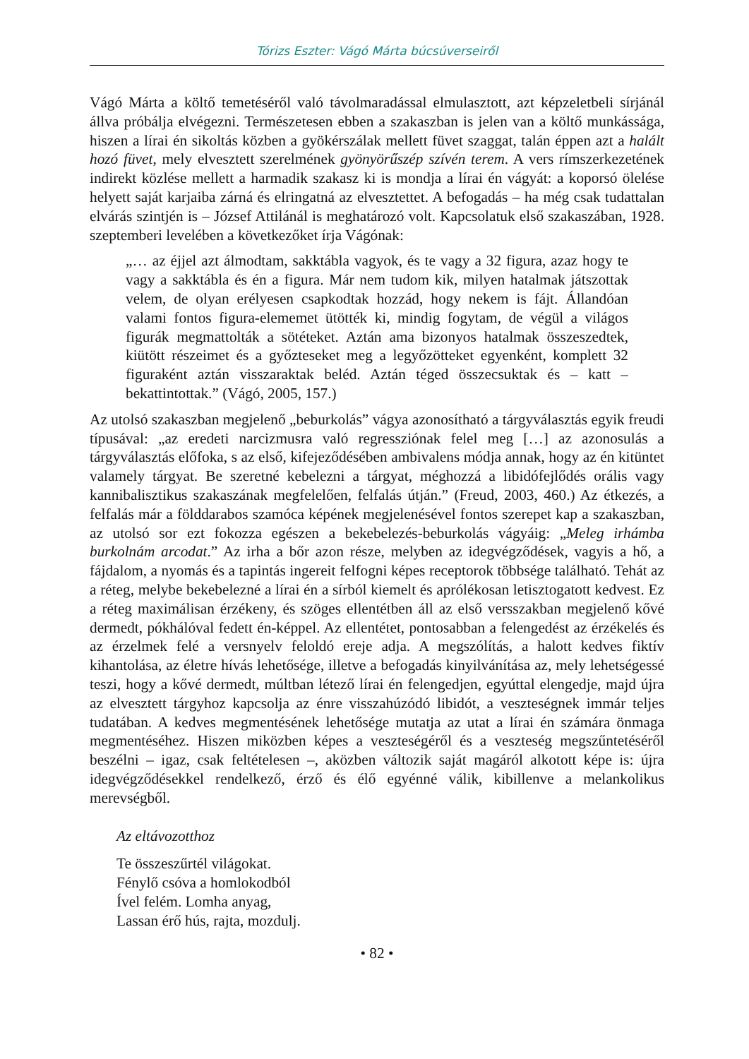Tórizs Eszter: Vágó Márta búcsúverseiről
Vágó Márta a költő temetéséről való távolmaradással elmulasztott, azt képzeletbeli sírjánál állva próbálja elvégezni. Természetesen ebben a szakaszban is jelen van a költő munkássága, hiszen a lírai én sikoltás közben a gyökérszálak mellett füvet szaggat, talán éppen azt a halált hozó füvet, mely elvesztett szerelmének gyönyörűszép szívén terem. A vers rímszerkezetének indirekt közlése mellett a harmadik szakasz ki is mondja a lírai én vágyát: a koporsó ölelése helyett saját karjaiba zárná és elringatná az elvesztettet. A befogadás – ha még csak tudattalan elvárás szintjén is – József Attilánál is meghatározó volt. Kapcsolatuk első szakaszában, 1928. szeptemberi levelében a következőket írja Vágónak:
„… az éjjel azt álmodtam, sakktábla vagyok, és te vagy a 32 figura, azaz hogy te vagy a sakktábla és én a figura. Már nem tudom kik, milyen hatalmak játszottak velem, de olyan erélyesen csapkodtak hozzád, hogy nekem is fájt. Állandóan valami fontos figura-elememet ütötték ki, mindig fogytam, de végül a világos figurák megmattolták a sötéteket. Aztán ama bizonyos hatalmak összeszedtek, kiütött részeimet és a győzteseket meg a legyőzötteket egyenként, komplett 32 figuraként aztán visszaraktak beléd. Aztán téged összecsuktak és – katt – bekattintottak.” (Vágó, 2005, 157.)
Az utolsó szakaszban megjelenő „beburkolás” vágya azonosítható a tárgyválasztás egyik freudi típusával: „az eredeti narcizmusra való regressziónak felel meg […] az azonosulás a tárgyválasztás előfoka, s az első, kifejeződésében ambivalens módja annak, hogy az én kitüntet valamely tárgyat. Be szeretné kebelezni a tárgyat, méghozzá a libidófejlődés orális vagy kannibalisztikus szakaszának megfelelően, felfalás útján.” (Freud, 2003, 460.) Az étkezés, a felfalás már a földdarabos szamóca képének megjelenésével fontos szerepet kap a szakaszban, az utolsó sor ezt fokozza egészen a bekebelezés-beburkolás vágyáig: „Meleg irhámba burkolnám arcodat.” Az irha a bőr azon része, melyben az idegvégződések, vagyis a hő, a fájdalom, a nyomás és a tapintás ingereit felfogni képes receptorok többsége található. Tehát az a réteg, melybe bekebelezné a lírai én a sírból kiemelt és aprólékosan letisztogatott kedvest. Ez a réteg maximálisan érzékeny, és szöges ellentétben áll az első versszakban megjelenő kővé dermedt, pókhálóval fedett én-képpel. Az ellentétet, pontosabban a felengedést az érzékelés és az érzelmek felé a versnyelv feloldó ereje adja. A megszólítás, a halott kedves fiktív kihantolása, az életre hívás lehetősége, illetve a befogadás kinyilvánítása az, mely lehetségessé teszi, hogy a kővé dermedt, múltban létező lírai én felengedjen, egyúttal elengedje, majd újra az elvesztett tárgyhoz kapcsolja az énre visszahúzódó libidót, a veszteségnek immár teljes tudatában. A kedves megmentésének lehetősége mutatja az utat a lírai én számára önmaga megmentéséhez. Hiszen miközben képes a veszteségéről és a veszteség megszűntetéséről beszélni – igaz, csak feltételesen –, aközben változik saját magáról alkotott képe is: újra idegvégződésekkel rendelkező, érző és élő egyénné válik, kibillenve a melankolikus merevségből.
Az eltávozotthoz
Te összeszűrtél világokat.
Fénylő csóva a homlokodból
Ível felém. Lomha anyag,
Lassan érő hús, rajta, mozdulj.
• 82 •